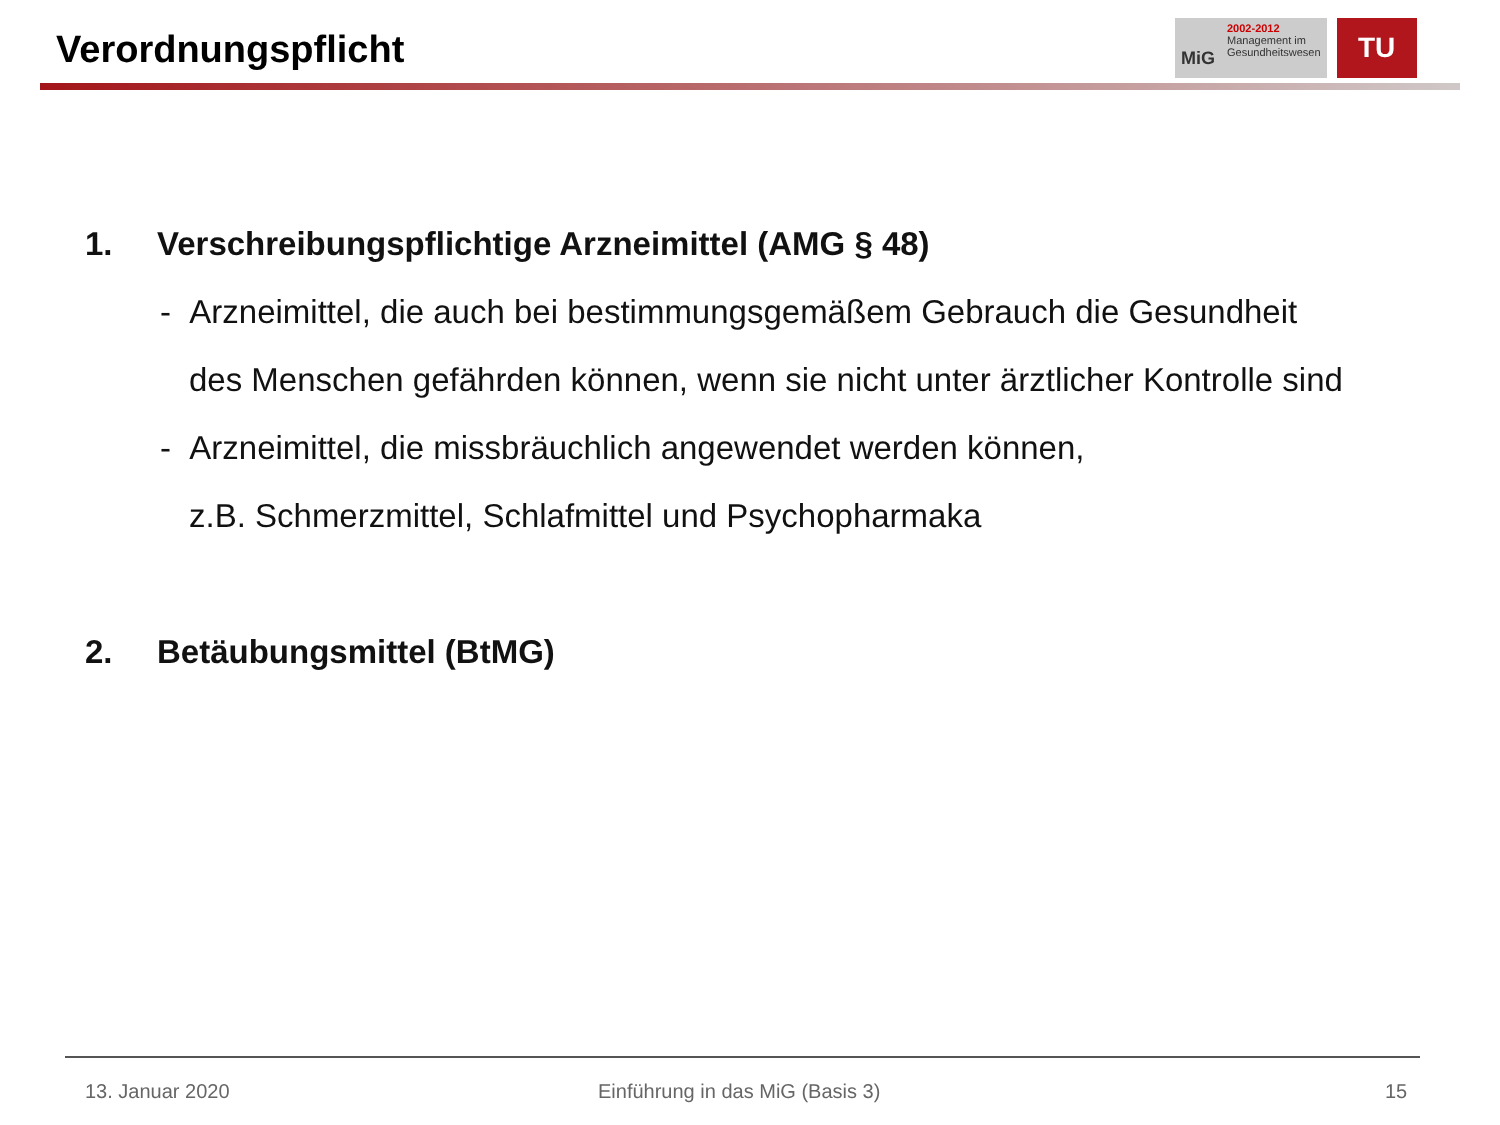Verordnungspflicht
MiG
2002-2012
Management im
Gesundheitswesen
TU
1. Verschreibungspflichtige Arzneimittel (AMG § 48)
- Arzneimittel, die auch bei bestimmungsgemäßem Gebrauch die Gesundheit
des Menschen gefährden können, wenn sie nicht unter ärztlicher Kontrolle sind
- Arzneimittel, die missbräuchlich angewendet werden können,
z.B. Schmerzmittel, Schlafmittel und Psychopharmaka
2. Betäubungsmittel (BtMG)
13. Januar 2020
Einführung in das MiG (Basis 3)
15